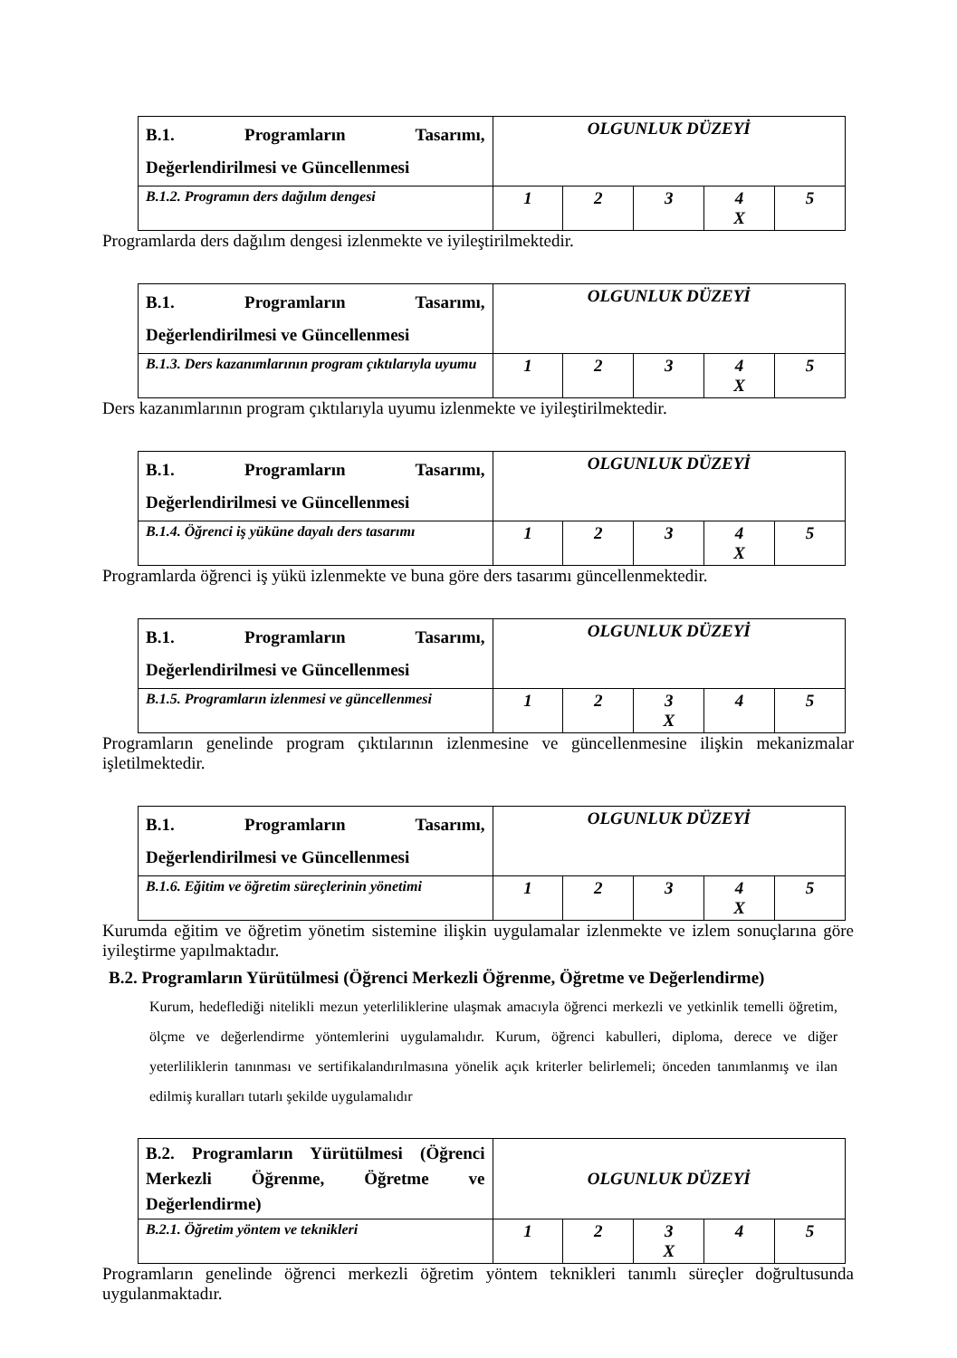| B.1. Programların Tasarımı, Değerlendirilmesi ve Güncellenmesi | OLGUNLUK DÜZEYİ | | | | |
| B.1.2. Programın ders dağılım dengesi | 1 | 2 | 3 | 4 X | 5 |
Programlarda ders dağılım dengesi izlenmekte ve iyileştirilmektedir.
| B.1. Programların Tasarımı, Değerlendirilmesi ve Güncellenmesi | OLGUNLUK DÜZEYİ | | | | |
| B.1.3. Ders kazanımlarının program çıktılarıyla uyumu | 1 | 2 | 3 | 4 X | 5 |
Ders kazanımlarının program çıktılarıyla uyumu izlenmekte ve iyileştirilmektedir.
| B.1. Programların Tasarımı, Değerlendirilmesi ve Güncellenmesi | OLGUNLUK DÜZEYİ | | | | |
| B.1.4. Öğrenci iş yüküne dayalı ders tasarımı | 1 | 2 | 3 | 4 X | 5 |
Programlarda öğrenci iş yükü izlenmekte ve buna göre ders tasarımı güncellenmektedir.
| B.1. Programların Tasarımı, Değerlendirilmesi ve Güncellenmesi | OLGUNLUK DÜZEYİ | | | | |
| B.1.5. Programların izlenmesi ve güncellenmesi | 1 | 2 | 3 X | 4 | 5 |
Programların genelinde program çıktılarının izlenmesine ve güncellenmesine ilişkin mekanizmalar işletilmektedir.
| B.1. Programların Tasarımı, Değerlendirilmesi ve Güncellenmesi | OLGUNLUK DÜZEYİ | | | | |
| B.1.6. Eğitim ve öğretim süreçlerinin yönetimi | 1 | 2 | 3 | 4 X | 5 |
Kurumda eğitim ve öğretim yönetim sistemine ilişkin uygulamalar izlenmekte ve izlem sonuçlarına göre iyileştirme yapılmaktadır.
B.2. Programların Yürütülmesi (Öğrenci Merkezli Öğrenme, Öğretme ve Değerlendirme)
Kurum, hedeflediği nitelikli mezun yeterliliklerine ulaşmak amacıyla öğrenci merkezli ve yetkinlik temelli öğretim, ölçme ve değerlendirme yöntemlerini uygulamalıdır. Kurum, öğrenci kabulleri, diploma, derece ve diğer yeterliliklerin tanınması ve sertifikalandırılmasına yönelik açık kriterler belirlemeli; önceden tanımlanmış ve ilan edilmiş kuralları tutarlı şekilde uygulamalıdır
| B.2. Programların Yürütülmesi (Öğrenci Merkezli Öğrenme, Öğretme ve Değerlendirme) | OLGUNLUK DÜZEYİ | | | | |
| B.2.1. Öğretim yöntem ve teknikleri | 1 | 2 | 3 X | 4 | 5 |
Programların genelinde öğrenci merkezli öğretim yöntem teknikleri tanımlı süreçler doğrultusunda uygulanmaktadır.